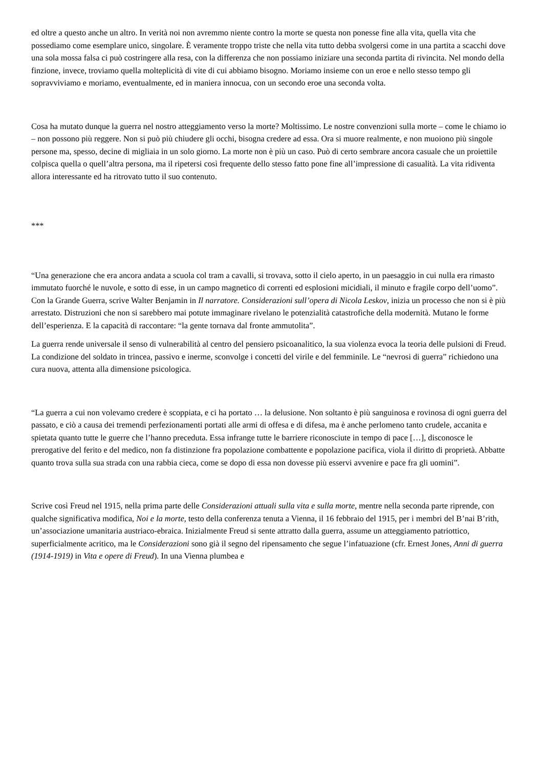ed oltre a questo anche un altro. In verità noi non avremmo niente contro la morte se questa non ponesse fine alla vita, quella vita che possediamo come esemplare unico, singolare. È veramente troppo triste che nella vita tutto debba svolgersi come in una partita a scacchi dove una sola mossa falsa ci può costringere alla resa, con la differenza che non possiamo iniziare una seconda partita di rivincita. Nel mondo della finzione, invece, troviamo quella molteplicità di vite di cui abbiamo bisogno. Moriamo insieme con un eroe e nello stesso tempo gli sopravviviamo e moriamo, eventualmente, ed in maniera innocua, con un secondo eroe una seconda volta.
Cosa ha mutato dunque la guerra nel nostro atteggiamento verso la morte? Moltissimo. Le nostre convenzioni sulla morte – come le chiamo io – non possono più reggere. Non si può più chiudere gli occhi, bisogna credere ad essa. Ora si muore realmente, e non muoiono più singole persone ma, spesso, decine di migliaia in un solo giorno. La morte non è più un caso. Può di certo sembrare ancora casuale che un proiettile colpisca quella o quell’altra persona, ma il ripetersi così frequente dello stesso fatto pone fine all’impressione di casualità. La vita ridiventa allora interessante ed ha ritrovato tutto il suo contenuto.
***
“Una generazione che era ancora andata a scuola col tram a cavalli, si trovava, sotto il cielo aperto, in un paesaggio in cui nulla era rimasto immutato fuorché le nuvole, e sotto di esse, in un campo magnetico di correnti ed esplosioni micidiali, il minuto e fragile corpo dell’uomo”. Con la Grande Guerra, scrive Walter Benjamin in Il narratore. Considerazioni sull’opera di Nicola Leskov, inizia un processo che non si è più arrestato. Distruzioni che non si sarebbero mai potute immaginare rivelano le potenzialità catastrofiche della modernità. Mutano le forme dell’esperienza. E la capacità di raccontare: “la gente tornava dal fronte ammutolita”.
La guerra rende universale il senso di vulnerabilità al centro del pensiero psicoanalitico, la sua violenza evoca la teoria delle pulsioni di Freud. La condizione del soldato in trincea, passivo e inerme, sconvolge i concetti del virile e del femminile. Le “nevrosi di guerra” richiedono una cura nuova, attenta alla dimensione psicologica.
“La guerra a cui non volevamo credere è scoppiata, e ci ha portato … la delusione. Non soltanto è più sanguinosa e rovinosa di ogni guerra del passato, e ciò a causa dei tremendi perfezionamenti portati alle armi di offesa e di difesa, ma è anche perlomeno tanto crudele, accanita e spietata quanto tutte le guerre che l’hanno preceduta. Essa infrange tutte le barriere riconosciute in tempo di pace […], disconosce le prerogative del ferito e del medico, non fa distinzione fra popolazione combattente e popolazione pacifica, viola il diritto di proprietà. Abbatte quanto trova sulla sua strada con una rabbia cieca, come se dopo di essa non dovesse più esservi avvenire e pace fra gli uomini”.
Scrive così Freud nel 1915, nella prima parte delle Considerazioni attuali sulla vita e sulla morte, mentre nella seconda parte riprende, con qualche significativa modifica, Noi e la morte, testo della conferenza tenuta a Vienna, il 16 febbraio del 1915, per i membri del B’nai B’rith, un’associazione umanitaria austriaco-ebraica. Inizialmente Freud si sente attratto dalla guerra, assume un atteggiamento patriottico, superficialmente acritico, ma le Considerazioni sono già il segno del ripensamento che segue l’infatuazione (cfr. Ernest Jones, Anni di guerra (1914-1919) in Vita e opere di Freud). In una Vienna plumbea e